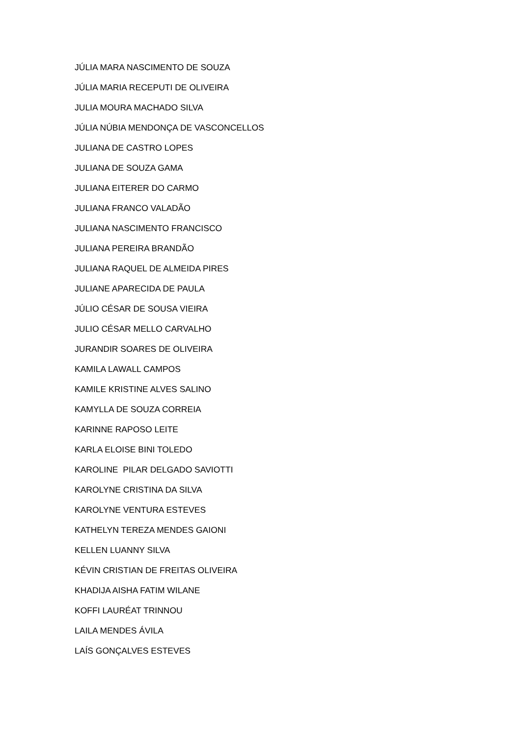JÚLIA MARA NASCIMENTO DE SOUZA
JÚLIA MARIA RECEPUTI DE OLIVEIRA
JULIA MOURA MACHADO SILVA
JÚLIA NÚBIA MENDONÇA DE VASCONCELLOS
JULIANA DE CASTRO LOPES
JULIANA DE SOUZA GAMA
JULIANA EITERER DO CARMO
JULIANA FRANCO VALADÃO
JULIANA NASCIMENTO FRANCISCO
JULIANA PEREIRA BRANDÃO
JULIANA RAQUEL DE ALMEIDA PIRES
JULIANE APARECIDA DE PAULA
JÚLIO CÉSAR DE SOUSA VIEIRA
JULIO CÉSAR MELLO CARVALHO
JURANDIR SOARES DE OLIVEIRA
KAMILA LAWALL CAMPOS
KAMILE KRISTINE ALVES SALINO
KAMYLLA DE SOUZA CORREIA
KARINNE RAPOSO LEITE
KARLA ELOISE BINI TOLEDO
KAROLINE PILAR DELGADO SAVIOTTI
KAROLYNE CRISTINA DA SILVA
KAROLYNE VENTURA ESTEVES
KATHELYN TEREZA MENDES GAIONI
KELLEN LUANNY SILVA
KÉVIN CRISTIAN DE FREITAS OLIVEIRA
KHADIJA AISHA FATIM WILANE
KOFFI LAURÉAT TRINNOU
LAILA MENDES ÁVILA
LAÍS GONÇALVES ESTEVES